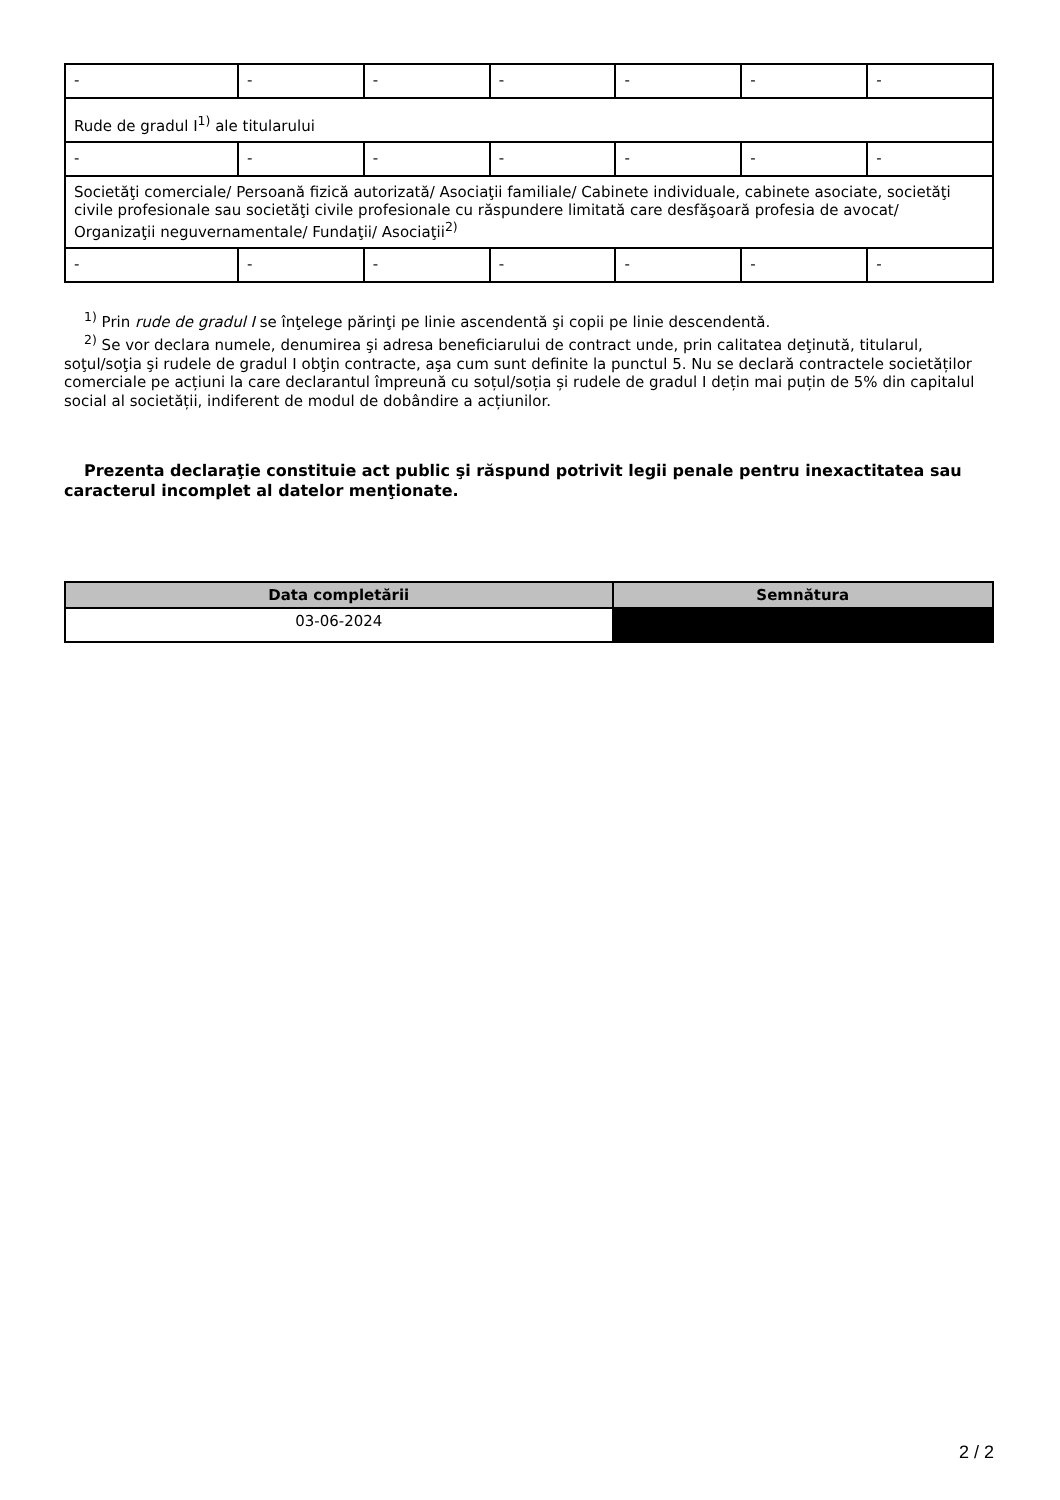| - | - | - | - | - | - | - |
| Rude de gradul I<sup>1)</sup> ale titularului | | | | | | |
| - | - | - | - | - | - | - |
| Societăţi comerciale/ Persoană fizică autorizată/ Asociaţii familiale/ Cabinete individuale, cabinete asociate, societăţi civile profesionale sau societăţi civile profesionale cu răspundere limitată care desfăşoară profesia de avocat/ Organizaţii neguvernamentale/ Fundaţii/ Asociaţii<sup>2)</sup> | | | | | | |
| - | - | - | - | - | - | - |
<sup>1)</sup> Prin rude de gradul I se înţelege părinţi pe linie ascendentă şi copii pe linie descendentă.
<sup>2)</sup> Se vor declara numele, denumirea şi adresa beneficiarului de contract unde, prin calitatea deţinută, titularul, soţul/soţia şi rudele de gradul I obţin contracte, aşa cum sunt definite la punctul 5. Nu se declară contractele societăților comerciale pe acțiuni la care declarantul împreună cu soțul/soția și rudele de gradul I dețin mai puțin de 5% din capitalul social al societății, indiferent de modul de dobândire a acțiunilor.
Prezenta declaraţie constituie act public şi răspund potrivit legii penale pentru inexactitatea sau caracterul incomplet al datelor menţionate.
| Data completării | Semnătura |
| --- | --- |
| 03-06-2024 | |
2 / 2